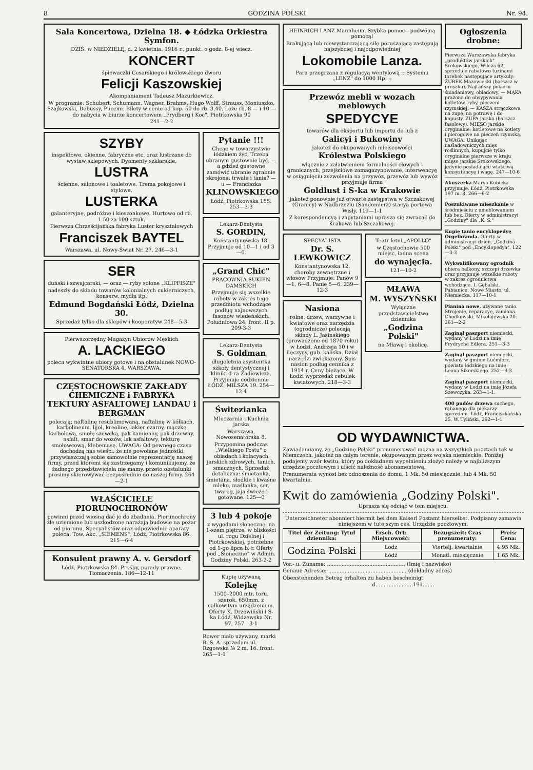8 GODZINA POLSKI Nr. 94.
Sala Koncertowa, Dzielna 18. ◆ Łódzka Orkiestra Symfon.
DZIŚ, w NIEDZIELĘ, d. 2 kwietnia, 1916 r., punkt. o godz. 8-ej wiecz.
KONCERT
śpiewaczki Cesarskiego i królewskiego dworu
Felicji Kaszowskiej
Akompaniament Tadeusz Mazurkiewicz.
W programie: Schubert, Schumann, Wagner, Brahms, Hugo Wolff, Strauss, Moniuszko, Szajkowski, Debussy, Puccini. Bilety w cenie od kop. 50 do rb. 3.40. Loże rb. 8 — i 10.— do nabycia w biurze koncertowem „Frydberg i Koc", Piotrkowska 90
241—2-2
SZYBY
inspektowe, okienne, fabryczne etc. oraz lustrzane do wystaw sklepowych. Dyamenty szklarskie.
LUSTRA
ścienne, salonowe i toaletowe. Trema pokojowe i stylowe.
LUSTERKA
galanteryjne, podróżne i kieszonkowe. Hurtowo od rb. 1.50 za 100 sztuk.
Pierwsza Chrześcijańska fabryka Luster kryształowych
Franciszek BAYTEL
Warszawa, ul. Nowy-Świat Nr. 27. 246—3-1
SER
duński i szwajcarski, — oraz — ryby solone „KLIPFISZE"
nadeszły do składu towarów kolonialnych cukierniczych, konserw, mydła itp.
Edmund Bogdański Łódź, Dzielna 30.
Sprzedaż tylko dla sklepów i kooperatyw 248—5-3
Pierwszorzędny Magazyn Ubiorów Męskich
A. LACKIEGO
poleca wykwintne ubiory gotowe i na obstalunek NOWO-SENATORSKA 4, WARSZAWA.
CZĘSTOCHOWSKIE ZAKŁADY CHEMICZNE i FABRYKA TEKTURY ASFALTOWEJ LANDAU i BERGMAN
polecają: naftalinę resublimowaną, naftalinę w kółkach, karbolineum, lijol, kreolinę, lakier czarny, mączkę karbolową, smołę szewcką, pak kamienny, pak drzewny, asfalt, smar do wozów, lak asfaltowy, tekturę smołowcową, klebemasę. UWAGA: Od pewnego czasu dochodzą nas wieści, że nie powołane jednostki przywłaszczają sobie samowolnie reprezentację naszej firmy, przed któremi się zastrzegamy i komunikujemy, że żadnego przedstawiciela nie mamy, przeto obstalunki prosimy skierowywać bezpośrednio do naszej firmy. 264—2-1
WŁAŚCICIELE PIORUNOCHRONÓW
powinni przed wiosną dać je do zbadania. Piorunochrony źle uziemione lub uszkodzone narażają budowle na pożar od piorunu. Specyalistów oraz odpowiednie aparaty poleca: Tow. Akc. „SIEMENS", Łódź, Piotrkowska 86. 215—6-4
Konsulent prawny A. v. Gersdorf
Łódź, Piotrkowska 84. Prośby, porady prawne, Tłomaczenia. 186—12-11
Pytanie !!!
Chcąc w towarzystwie łódzkiem żyć, Trzeba ubranym gustownie być, — a gdzież gustowne zamówić ubranie zgrabnie skrojone, trwałe i tanie? — u — Franciszka
KLINOWSKIEGO
Łódź, Piotrkowska 155. 253—3-3
Lekarz-Dentysta
S. GORDIN,
Konstantynowska 18. Przyjmuje od 10—1 i od 3—6.
„Grand Chic"
PRACOWNIA SUKIEN DAMSKICH
Przyjmuje się wszelkie roboty w zakres tego przedmiotu wchodzące podług najnowszych fasonów wiedeńskich. Południowa 24, front, II p. 209-3-3
Lekarz-Dentysta
S. Goldman
długoletnia asystentka szkoły dentystycznej i kliniki d-ra Zadiewicza. Przyjmuje codziennie ŁÓDŹ, MILSZA 19. 254—12-4
Świtezianka
Mleczarnia i Kuchnia jarska
Warszawa, Nowosenatorska 8.
Przypomina podczas „Wielkiego Postu" o obiadach i kolacyach jarskich zdrowych, tanich, smacznych, Sprzedaż detaliczna: śmietanka, śmietana, słodkie i kwaśne mleko, maślanka, ser, twarog, jaja świeże i gotowane. 125—0
3 lub 4 pokoje
z wygodami słoneczne, na 1-szem piętrze, w bliskości ul. rogu Dzielnej i Piotrkowskiej, potrzebne od 1-go lipca b. r. Oferty pod „Słoneczne" w Admin. Godziny Polski. 263-2-2
Kupię używaną
Kolejkę
1500–2000 mtr. toru, szerok. 650mm. z całkowitym urządzeniem. Oferty K. Drzewiński i S-ka Łódź, Widzewska Nr. 97. 257—3-1
Rower mało używany, marki B. S. A. sprzedam ul. Rzgowska № 2 m. 16. front. 265—1-1
HEINRICH LANZ Mannheim. Szybka pomoc—podwójną pomocą!
Brakującą lub niewystarczającą siłę poruszającą zastępują najszybciej i najodpowiedniej
Lokomobile Lanza.
Para przegrzana z regulacyą wentylową :: Systemu „LENZ" do 1000 Hp. ::
Przewóz mebli w wozach meblowych
SPEDYCYE
towarów dla eksportu lub importu do lub z
Galicyi i Bukowiny
jakoteż do okupowanych miejscowości
Królestwa Polskiego
włącznie z załatwieniem formalności cłowych i granicznych, przejściowe zamagazynowanie, interwencyę w osiągnięciu zezwolenia na przywóz, przewóz lub wywóz przyjmuje firma
Goldlust i S-ka w Krakowie
jakoteż ponownie już otwarte zastępstwa w Szczakowej (Granicy) w Nadbrzeziu (Sandomierz) stacya portowa Wisły. 119—1-1
Z korespondencyą i zapytaniami uprasza się zwracać do Krakowa lub Szczakowej.
SPECYALISTA
Dr. S. LEWKOWICZ
Konstantynowska 12. choroby zewnętrzne i włosów Przyjmuje: Panów 9—1, 6—8. Panie 5—6. 239—12-3
Nasiona
rolne, drzew, warzywne i kwiatowe oraz narzędzia (ogrodnicze) polecają składy L. Jasinskiego (prowadzone od 1870 roku) w Łodzi, Andrzeja 10 i w Łęczycy, gub. kaliska. Dział narzędzi zwiększony. Spis nasion podług cennika z 1914 r. Ceny bieżące. W Łodzi wyprzedaż cebulek kwiatowych. 218—3-3
Teatr letni „APOLLO"
w Częstochowie 500 miejsc, ładna scena
do wynajęcia.
121—10-2
MŁAWA
M. WYSZYŃSKI
Wyłączne przedstawicielstwo dziennika
„Godzina Polski"
na Mławę i okolicę.
Ogłoszenia drobne:
Pierwsza Warszawska fabryka „produktów jarskich" Srokowskiego, Wilcza 62, sprzedaje rabatowo tuzinami torebek następujące artykuły: ŻUREK Mazowiecki (barszcz w proszku). Najtańszy pokarm śniadaniowy, obiadowy. — MĄKA prażona do obsypywania kotletów, ryby, pieczeni rzymskiej. — KASZA strączkowa na zupę, na potrawę i do kapusty. ZUPA jarska (barszcz fasolowy). MIĘSO jarskie oryginalne; kotletowe na kotlety i pierogowe na pieczeń rzymską. UWAGA: Unikając naśladowniczych mięs roślinnych, kupujcie tylko oryginalne pierwsze w kraju mięso jarskie Srokowskiego, jedynie posiadające właściwą konsystencyę i wagę. 247—10-6
Akuszerka Marya Kubicka przyjmuje. Łódź, Piotrkowska 197 m. 8. 266—6-2
Poszukiwane mieszkanie w śródmieściu z umeblowaniem lub bez. Oferty w administracyi „Godziny" dla „K. S."
Kupię tanio encyklopedyę Orgelbranda. Oferty w administracyi dzien. „Godzina Polski" pod „Encyklopedya". 122—3-3
Wykwalifikowany ogrodnik ubiera balkony, szczepi drzewka oraz przyjmuje wszelkie roboty w zakres ogrodnictwa wchodzące. I. Gębalski, Pabianice, Nowe Miasto, ul. Niemiecka. 117—10-1
Pianina nowe, używane tanio. Strojenie, reparacye, zamiana. Chodkowski, Mikołajewska 20. 261—2-2
Zaginął paszport niemiecki, wydany w Łodzi na imię Frydrycha Edlera. 251—3-3
Zaginął paszport niemiecki, wydany w gminie Lućmierz, powiatu łódzkiego na imię Leona Sikorskiego. 252—3-3
Zaginął paszport niemiecki, wydany w Łodzi na imię Józefa Szewczyka. 263—1-1.
400 pudów drzewa suchego, rąbanego dla piekarzy sprzedam. Łódź, Franciszkańska 25. W. Tyliński. 262—1-1
OD WYDAWNICTWA.
Zawiadamiamy, że „Godzinę Polski" prenumerować można na wszystkich pocztach tak w Niemczech, jakoteż na całym terenie, okupowanym przez wojska niemieckie. Poniżej podajemy wzór kwitu, który po dokładnem wypełnieniu złożyć należy w najbliższym urzędzie pocztowym i uiścić należność abonamentową.
Prenumerata wynosi bez odnoszenia do domu, 1 Mk. 50 miesięcznie, lub 4 Mk. 50 kwartalnie.
Kwit do zamówienia „Godziny Polski".
Uprasza się odciąć w tem miejscu.
Unterzeichneter abonniert hiermit bei dem Kaiserl Postamt hierselbst. Podpisany zamawia niniejszem w tutejszym ces. Urządzie pocztowym.
| Titel der Zeitung: Tytuł dziennika: | Ersch. Ort: Miejscowość: | Bezugszeit: Czas prenumeraty: | Preis: Cena: |
| --- | --- | --- | --- |
| Godzina Polski | Lodz | Viertelj. kwartalnie | 4.95 Mk. |
| | Łódź | Monatl. miesięcznie | 1.65 Mk. |
Vor.- u. Zuname: ................................................ (Imię i nazwisko)
Genaue Adresse: ................................................ (dokładny adres)
Obenstehenden Betrag erhalten zu haben bescheinigt
d.......................191.......